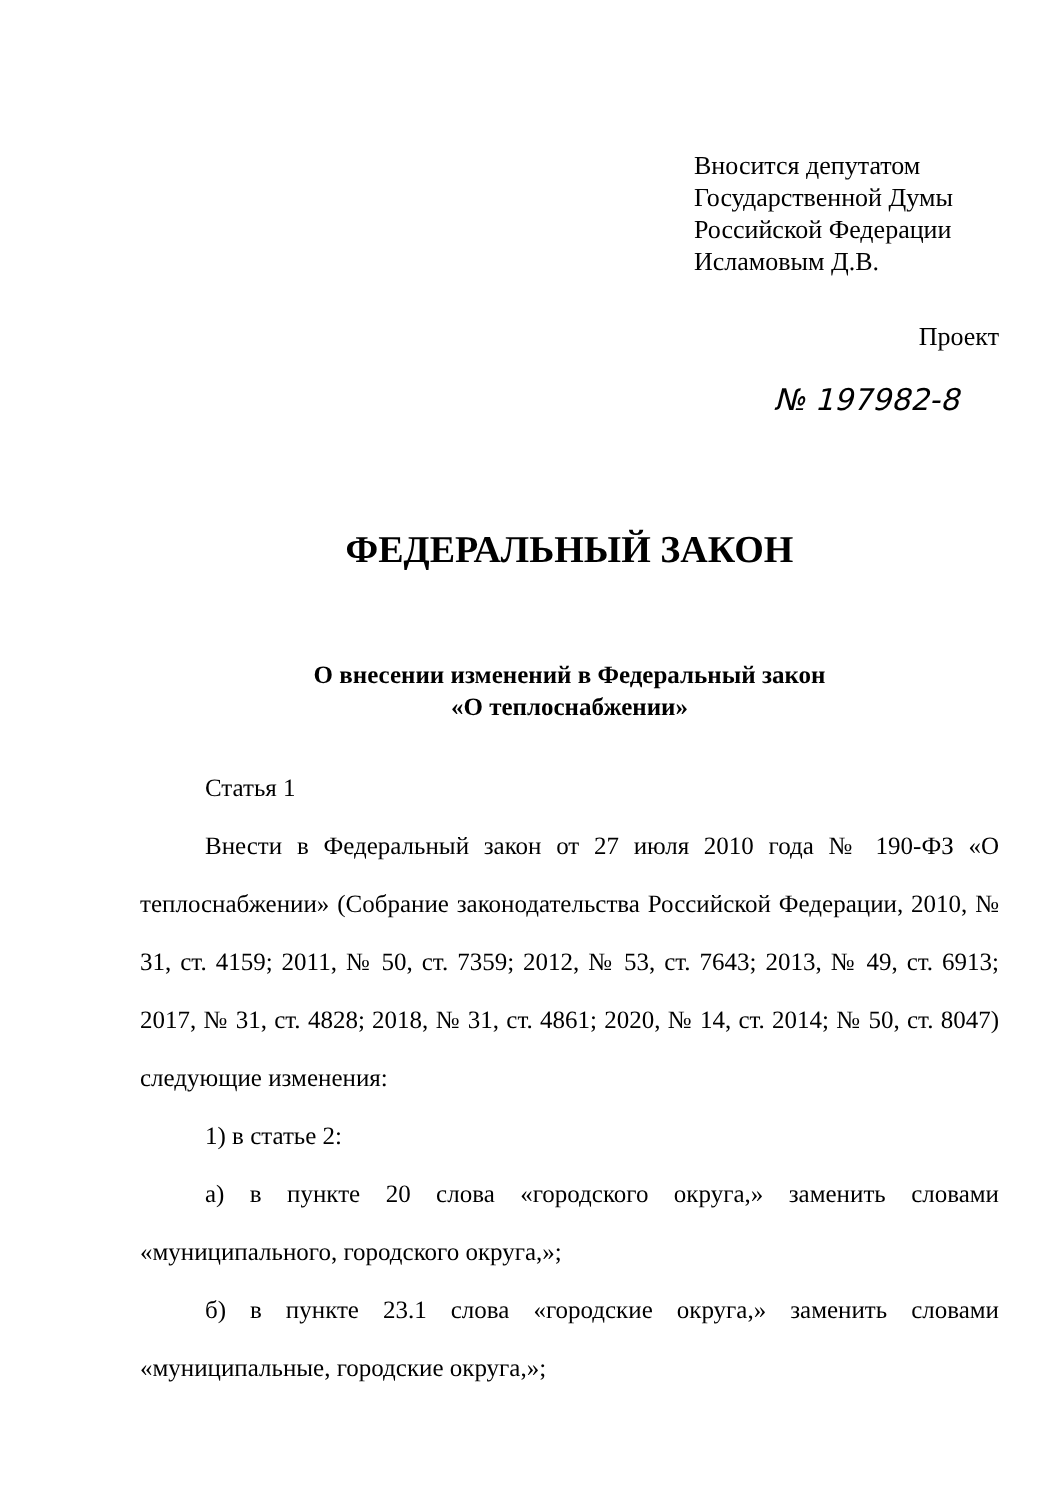Вносится депутатом
Государственной Думы
Российской Федерации
Исламовым Д.В.
Проект
№ 197982-8
ФЕДЕРАЛЬНЫЙ ЗАКОН
О внесении изменений в Федеральный закон
«О теплоснабжении»
Статья 1
Внести в Федеральный закон от 27 июля 2010 года № 190-ФЗ «О теплоснабжении» (Собрание законодательства Российской Федерации, 2010, № 31, ст. 4159; 2011, № 50, ст. 7359; 2012, № 53, ст. 7643; 2013, № 49, ст. 6913; 2017, № 31, ст. 4828; 2018, № 31, ст. 4861; 2020, № 14, ст. 2014; № 50, ст. 8047) следующие изменения:
1) в статье 2:
а) в пункте 20 слова «городского округа,» заменить словами «муниципального, городского округа,»;
б) в пункте 23.1 слова «городские округа,» заменить словами «муниципальные, городские округа,»;